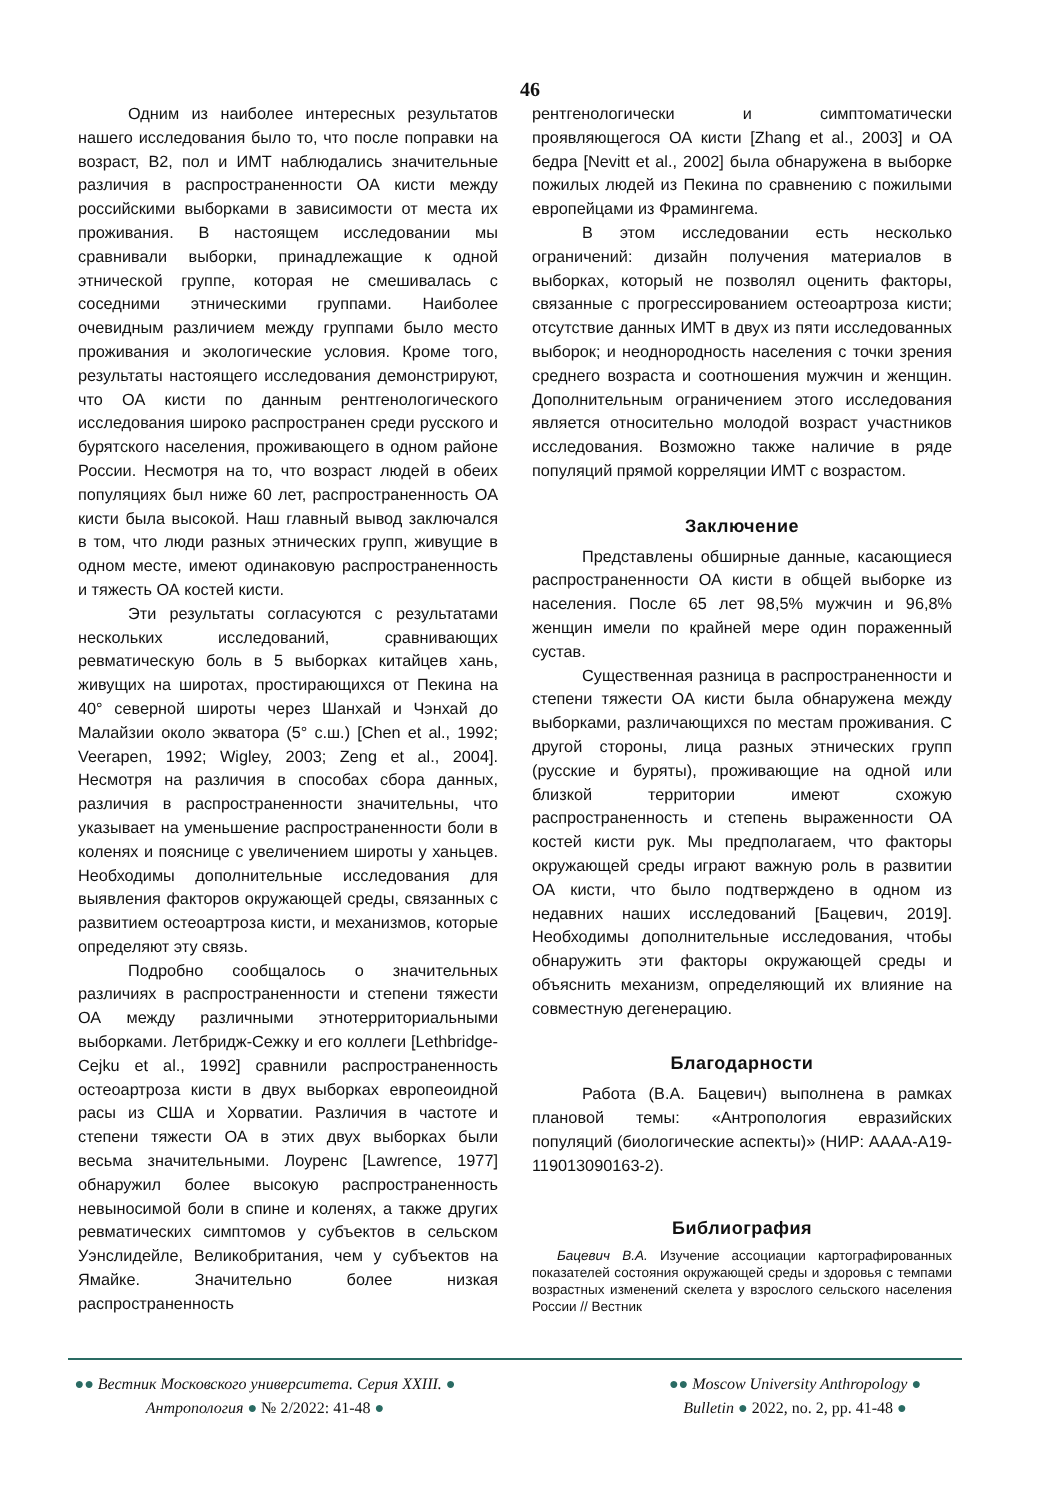46
Одним из наиболее интересных результатов нашего исследования было то, что после поправки на возраст, В2, пол и ИМТ наблюдались значительные различия в распространенности ОА кисти между российскими выборками в зависимости от места их проживания. В настоящем исследовании мы сравнивали выборки, принадлежащие к одной этнической группе, которая не смешивалась с соседними этническими группами. Наиболее очевидным различием между группами было место проживания и экологические условия. Кроме того, результаты настоящего исследования демонстрируют, что ОА кисти по данным рентгенологического исследования широко распространен среди русского и бурятского населения, проживающего в одном районе России. Несмотря на то, что возраст людей в обеих популяциях был ниже 60 лет, распространенность ОА кисти была высокой. Наш главный вывод заключался в том, что люди разных этнических групп, живущие в одном месте, имеют одинаковую распространенность и тяжесть ОА костей кисти.
Эти результаты согласуются с результатами нескольких исследований, сравнивающих ревматическую боль в 5 выборках китайцев хань, живущих на широтах, простирающихся от Пекина на 40° северной широты через Шанхай и Чэнхай до Малайзии около экватора (5° с.ш.) [Chen et al., 1992; Veerapen, 1992; Wigley, 2003; Zeng et al., 2004]. Несмотря на различия в способах сбора данных, различия в распространенности значительны, что указывает на уменьшение распространенности боли в коленях и пояснице с увеличением широты у ханьцев. Необходимы дополнительные исследования для выявления факторов окружающей среды, связанных с развитием остеоартроза кисти, и механизмов, которые определяют эту связь.
Подробно сообщалось о значительных различиях в распространенности и степени тяжести ОА между различными этнотерриториальными выборками. Летбридж-Сежку и его коллеги [Lethbridge-Cejku et al., 1992] сравнили распространенность остеоартроза кисти в двух выборках европеоидной расы из США и Хорватии. Различия в частоте и степени тяжести ОА в этих двух выборках были весьма значительными. Лоуренс [Lawrence, 1977] обнаружил более высокую распространенность невыносимой боли в спине и коленях, а также других ревматических симптомов у субъектов в сельском Уэнслидейле, Великобритания, чем у субъектов на Ямайке. Значительно более низкая распространенность
рентгенологически и симптоматически проявляющегося ОА кисти [Zhang et al., 2003] и ОА бедра [Nevitt et al., 2002] была обнаружена в выборке пожилых людей из Пекина по сравнению с пожилыми европейцами из Фрамингема.
В этом исследовании есть несколько ограничений: дизайн получения материалов в выборках, который не позволял оценить факторы, связанные с прогрессированием остеоартроза кисти; отсутствие данных ИМТ в двух из пяти исследованных выборок; и неоднородность населения с точки зрения среднего возраста и соотношения мужчин и женщин. Дополнительным ограничением этого исследования является относительно молодой возраст участников исследования. Возможно также наличие в ряде популяций прямой корреляции ИМТ с возрастом.
Заключение
Представлены обширные данные, касающиеся распространенности ОА кисти в общей выборке из населения. После 65 лет 98,5% мужчин и 96,8% женщин имели по крайней мере один пораженный сустав.
Существенная разница в распространенности и степени тяжести ОА кисти была обнаружена между выборками, различающихся по местам проживания. С другой стороны, лица разных этнических групп (русские и буряты), проживающие на одной или близкой территории имеют схожую распространенность и степень выраженности ОА костей кисти рук. Мы предполагаем, что факторы окружающей среды играют важную роль в развитии ОА кисти, что было подтверждено в одном из недавних наших исследований [Бацевич, 2019]. Необходимы дополнительные исследования, чтобы обнаружить эти факторы окружающей среды и объяснить механизм, определяющий их влияние на совместную дегенерацию.
Благодарности
Работа (В.А. Бацевич) выполнена в рамках плановой темы: «Антропология евразийских популяций (биологические аспекты)» (НИР: АААА-А19-119013090163-2).
Библиография
Бацевич В.А. Изучение ассоциации картографированных показателей состояния окружающей среды и здоровья с темпами возрастных изменений скелета у взрослого сельского населения России // Вестник
●● Вестник Московского университета. Серия XXIII. ●
Антропология ● № 2/2022: 41-48 ●
●● Moscow University Anthropology ●
Bulletin ● 2022, no. 2, pp. 41-48 ●